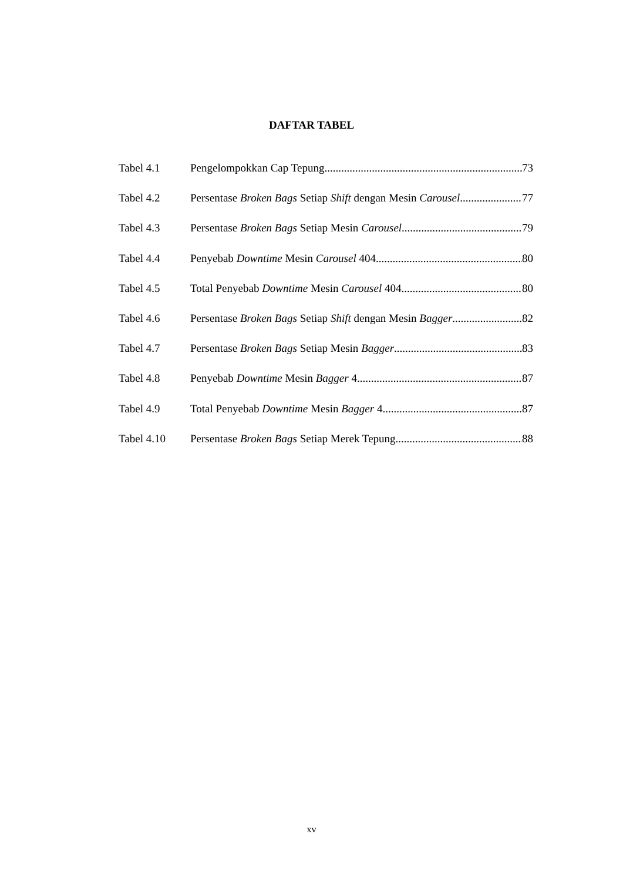DAFTAR TABEL
Tabel 4.1 Pengelompokkan Cap Tepung 73
Tabel 4.2 Persentase Broken Bags Setiap Shift dengan Mesin Carousel 77
Tabel 4.3 Persentase Broken Bags Setiap Mesin Carousel 79
Tabel 4.4 Penyebab Downtime Mesin Carousel 404 80
Tabel 4.5 Total Penyebab Downtime Mesin Carousel 404 80
Tabel 4.6 Persentase Broken Bags Setiap Shift dengan Mesin Bagger 82
Tabel 4.7 Persentase Broken Bags Setiap Mesin Bagger 83
Tabel 4.8 Penyebab Downtime Mesin Bagger 4 87
Tabel 4.9 Total Penyebab Downtime Mesin Bagger 4 87
Tabel 4.10 Persentase Broken Bags Setiap Merek Tepung 88
xv